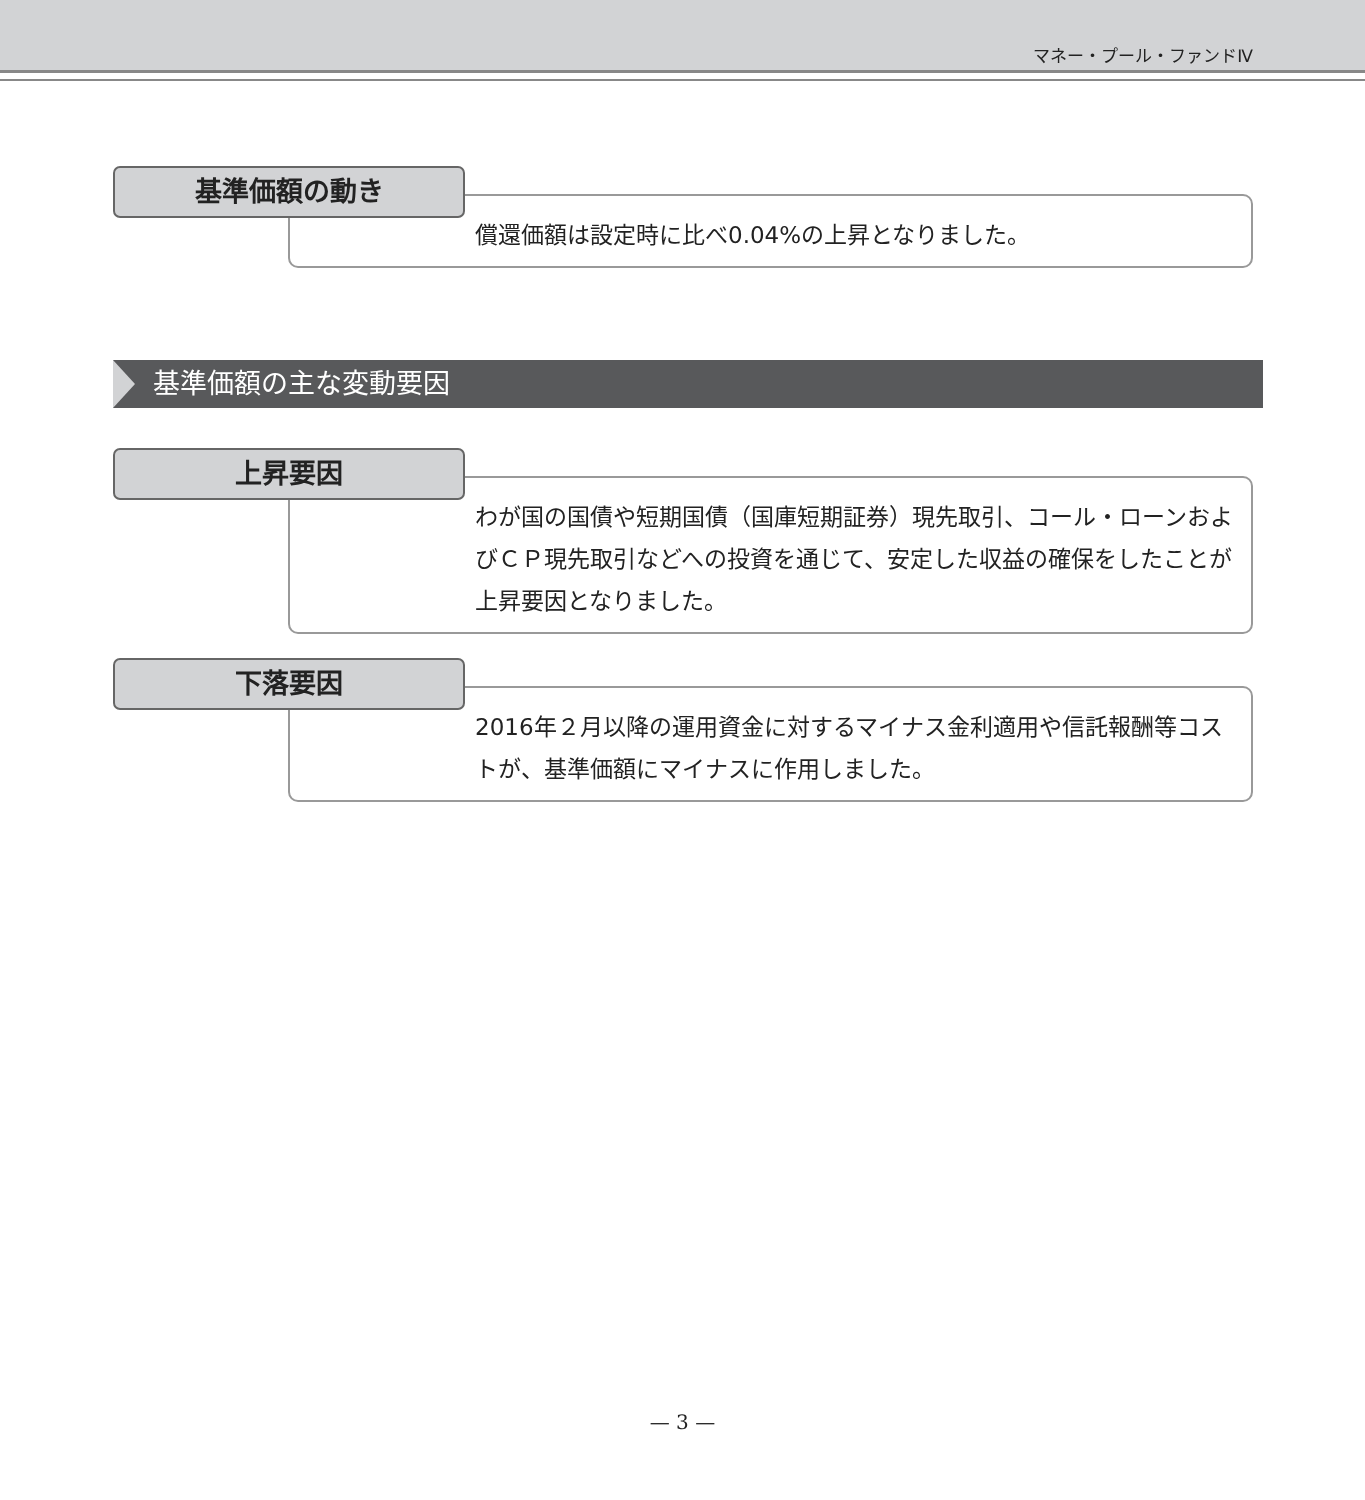マネー・プール・ファンドⅣ
基準価額の動き
償還価額は設定時に比べ0.04%の上昇となりました。
基準価額の主な変動要因
上昇要因
わが国の国債や短期国債（国庫短期証券）現先取引、コール・ローンおよびＣＰ現先取引などへの投資を通じて、安定した収益の確保をしたことが上昇要因となりました。
下落要因
2016年２月以降の運用資金に対するマイナス金利適用や信託報酬等コストが、基準価額にマイナスに作用しました。
— 3 —